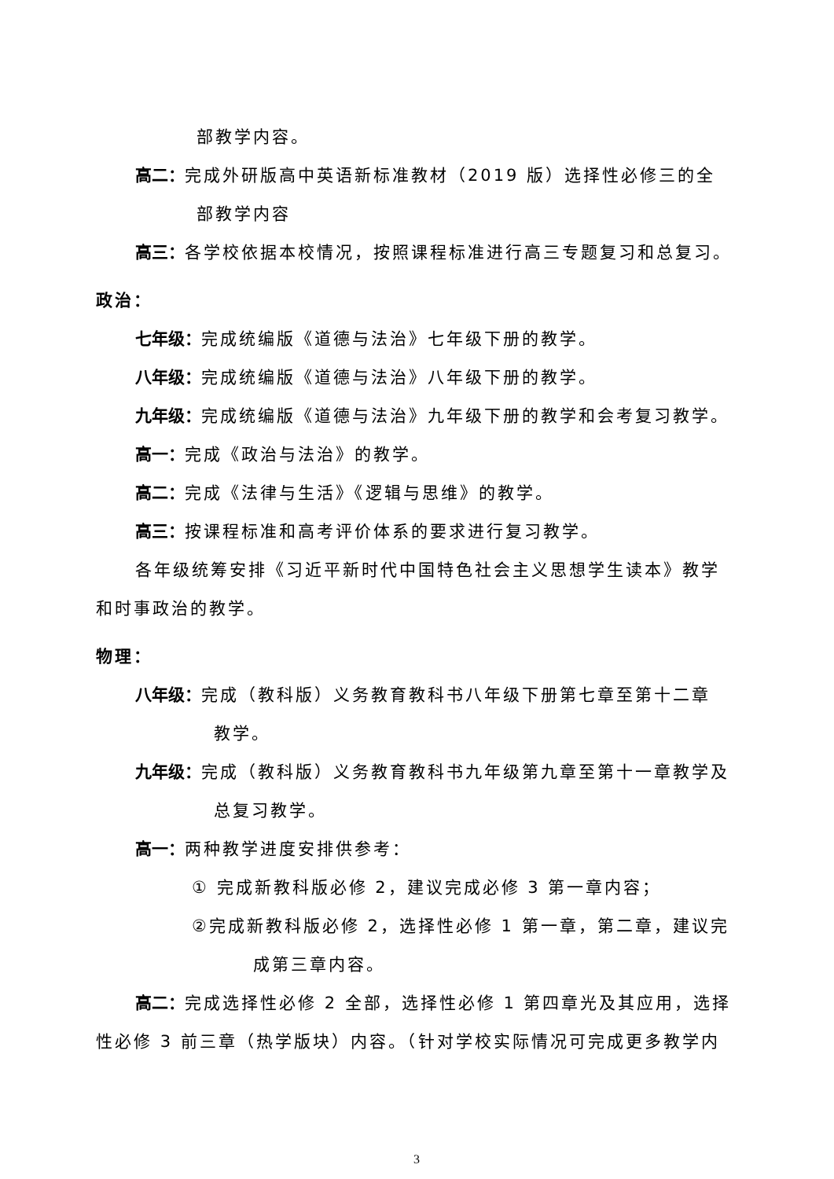部教学内容。
高二：完成外研版高中英语新标准教材（2019 版）选择性必修三的全
部教学内容
高三：各学校依据本校情况，按照课程标准进行高三专题复习和总复习。
政治：
七年级：完成统编版《道德与法治》七年级下册的教学。
八年级：完成统编版《道德与法治》八年级下册的教学。
九年级：完成统编版《道德与法治》九年级下册的教学和会考复习教学。
高一：完成《政治与法治》的教学。
高二：完成《法律与生活》《逻辑与思维》的教学。
高三：按课程标准和高考评价体系的要求进行复习教学。
各年级统筹安排《习近平新时代中国特色社会主义思想学生读本》教学
和时事政治的教学。
物理：
八年级：完成（教科版）义务教育教科书八年级下册第七章至第十二章
教学。
九年级：完成（教科版）义务教育教科书九年级第九章至第十一章教学及
总复习教学。
高一：两种教学进度安排供参考：
① 完成新教科版必修 2，建议完成必修 3 第一章内容；
②完成新教科版必修 2，选择性必修 1 第一章，第二章，建议完
成第三章内容。
高二：完成选择性必修 2 全部，选择性必修 1 第四章光及其应用，选择
性必修 3 前三章（热学版块）内容。（针对学校实际情况可完成更多教学内
3